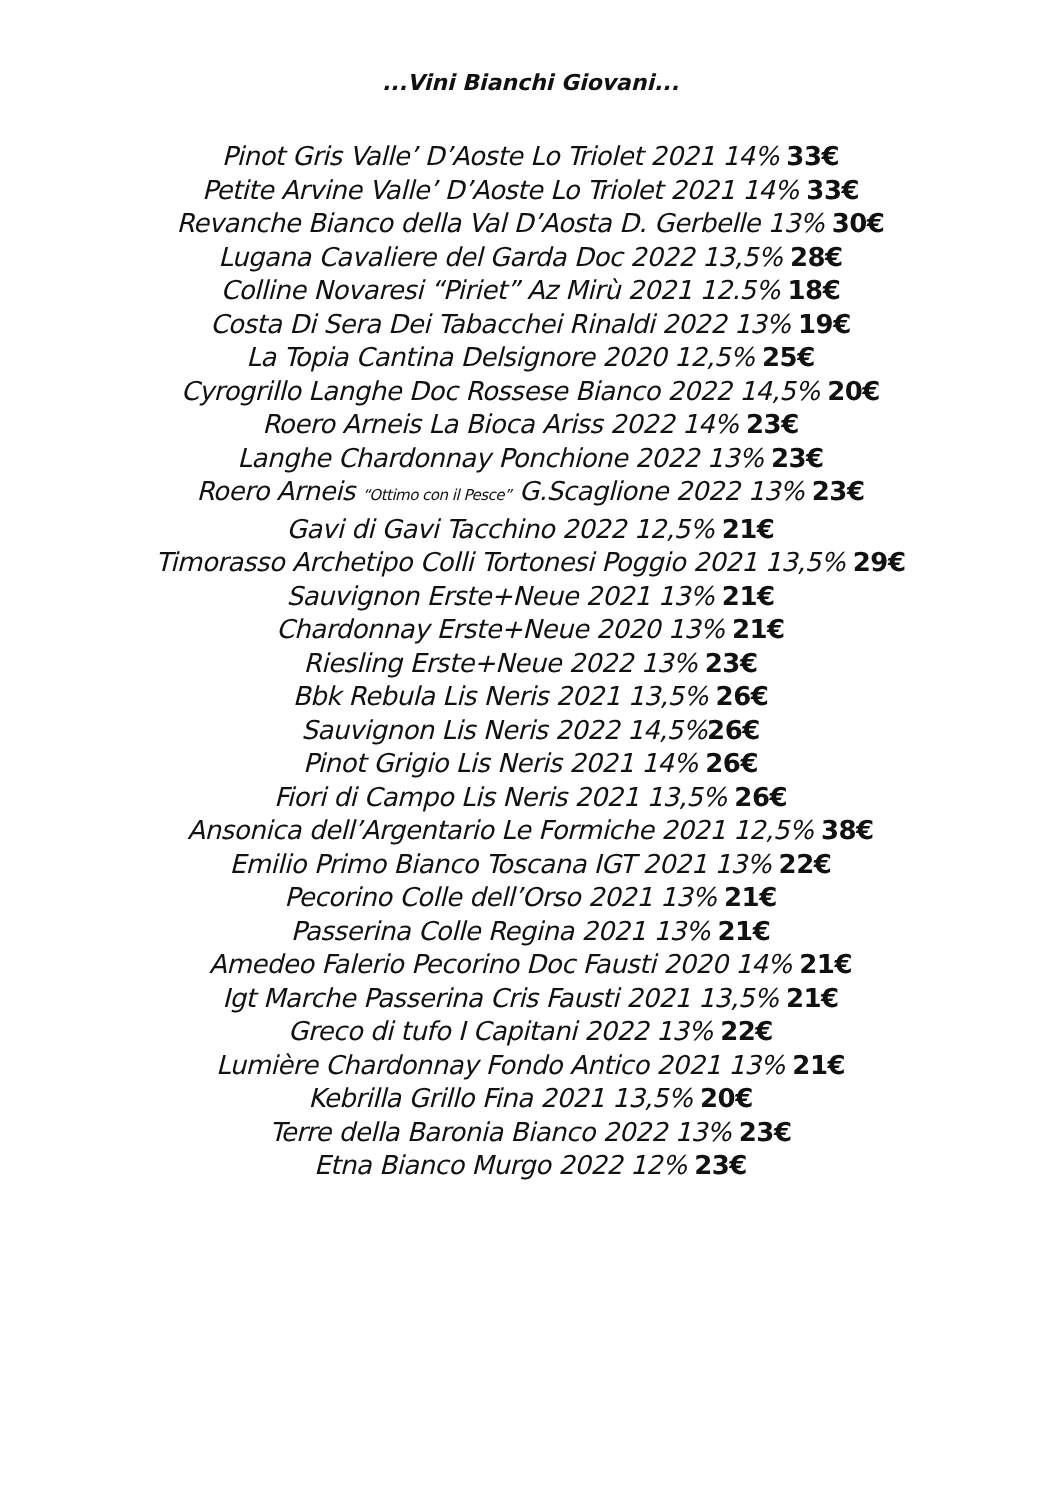...Vini Bianchi Giovani...
Pinot Gris Valle’ D’Aoste Lo Triolet 2021 14% 33€
Petite Arvine Valle’ D’Aoste Lo Triolet 2021 14% 33€
Revanche Bianco della Val D’Aosta D. Gerbelle 13% 30€
Lugana Cavaliere del Garda Doc 2022 13,5% 28€
Colline Novaresi “Piriet” Az Mirù 2021 12.5% 18€
Costa Di Sera Dei Tabacchei Rinaldi 2022 13% 19€
La Topia Cantina Delsignore 2020 12,5% 25€
Cyrogrillo Langhe Doc Rossese Bianco 2022 14,5% 20€
Roero Arneis La Bioca Ariss 2022 14% 23€
Langhe Chardonnay Ponchione 2022 13% 23€
Roero Arneis “Ottimo con il Pesce” G.Scaglione 2022 13% 23€
Gavi di Gavi Tacchino 2022 12,5% 21€
Timorasso Archetipo Colli Tortonesi Poggio 2021 13,5% 29€
Sauvignon Erste+Neue 2021 13% 21€
Chardonnay Erste+Neue 2020 13% 21€
Riesling Erste+Neue 2022 13% 23€
Bbk Rebula Lis Neris 2021 13,5% 26€
Sauvignon Lis Neris 2022 14,5%26€
Pinot Grigio Lis Neris 2021 14% 26€
Fiori di Campo Lis Neris 2021 13,5% 26€
Ansonica dell’Argentario Le Formiche 2021 12,5% 38€
Emilio Primo Bianco Toscana IGT 2021 13% 22€
Pecorino Colle dell’Orso 2021 13% 21€
Passerina Colle Regina 2021 13% 21€
Amedeo Falerio Pecorino Doc Fausti 2020 14% 21€
Igt Marche Passerina Cris Fausti 2021 13,5% 21€
Greco di tufo I Capitani 2022 13% 22€
Lumière Chardonnay Fondo Antico 2021 13% 21€
Kebrilla Grillo Fina 2021 13,5% 20€
Terre della Baronia Bianco 2022 13% 23€
Etna Bianco Murgo 2022 12% 23€